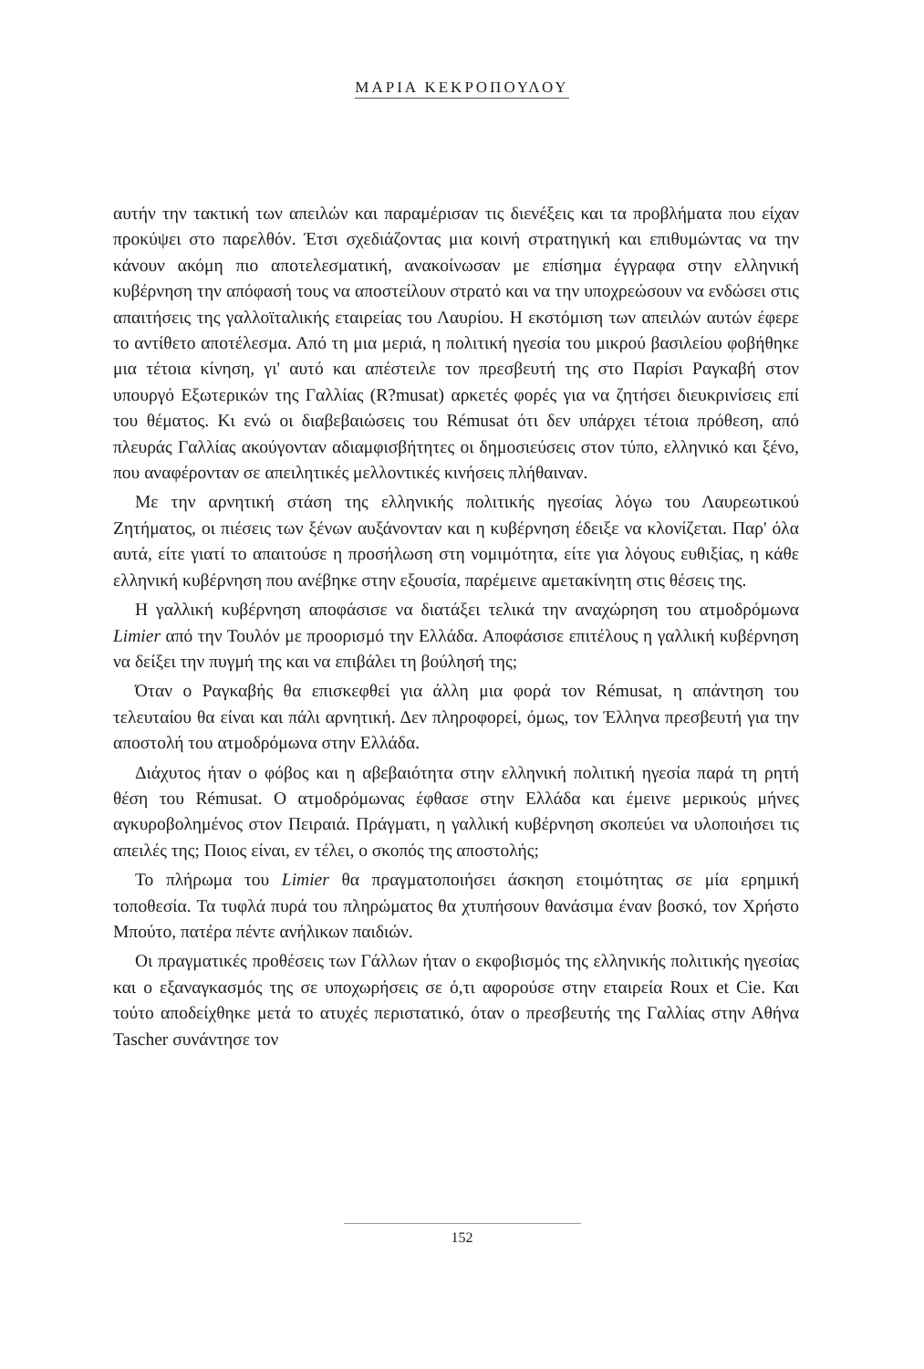ΜΑΡΙΑ ΚΕΚΡΟΠΟΥΛΟΥ
αυτήν την τακτική των απειλών και παραμέρισαν τις διενέξεις και τα προβλήματα που είχαν προκύψει στο παρελθόν. Έτσι σχεδιάζοντας μια κοινή στρατηγική και επιθυμώντας να την κάνουν ακόμη πιο αποτελεσματική, ανακοίνωσαν με επίσημα έγγραφα στην ελληνική κυβέρνηση την απόφασή τους να αποστείλουν στρατό και να την υποχρεώσουν να ενδώσει στις απαιτήσεις της γαλλοϊταλικής εταιρείας του Λαυρίου. Η εκστόμιση των απειλών αυτών έφερε το αντίθετο αποτέλεσμα. Από τη μια μεριά, η πολιτική ηγεσία του μικρού βασιλείου φοβήθηκε μια τέτοια κίνηση, γι' αυτό και απέστειλε τον πρεσβευτή της στο Παρίσι Ραγκαβή στον υπουργό Εξωτερικών της Γαλλίας (R?musat) αρκετές φορές για να ζητήσει διευκρινίσεις επί του θέματος. Κι ενώ οι διαβεβαιώσεις του Rémusat ότι δεν υπάρχει τέτοια πρόθεση, από πλευράς Γαλλίας ακούγονταν αδιαμφισβήτητες οι δημοσιεύσεις στον τύπο, ελληνικό και ξένο, που αναφέρονταν σε απειλητικές μελλοντικές κινήσεις πλήθαιναν.
Με την αρνητική στάση της ελληνικής πολιτικής ηγεσίας λόγω του Λαυρεωτικού Ζητήματος, οι πιέσεις των ξένων αυξάνονταν και η κυβέρνηση έδειξε να κλονίζεται. Παρ' όλα αυτά, είτε γιατί το απαιτούσε η προσήλωση στη νομιμότητα, είτε για λόγους ευθιξίας, η κάθε ελληνική κυβέρνηση που ανέβηκε στην εξουσία, παρέμεινε αμετακίνητη στις θέσεις της.
Η γαλλική κυβέρνηση αποφάσισε να διατάξει τελικά την αναχώρηση του ατμοδρόμωνα Limier από την Τουλόν με προορισμό την Ελλάδα. Αποφάσισε επιτέλους η γαλλική κυβέρνηση να δείξει την πυγμή της και να επιβάλει τη βούλησή της;
Όταν ο Ραγκαβής θα επισκεφθεί για άλλη μια φορά τον Rémusat, η απάντηση του τελευταίου θα είναι και πάλι αρνητική. Δεν πληροφορεί, όμως, τον Έλληνα πρεσβευτή για την αποστολή του ατμοδρόμωνα στην Ελλάδα.
Διάχυτος ήταν ο φόβος και η αβεβαιότητα στην ελληνική πολιτική ηγεσία παρά τη ρητή θέση του Rémusat. Ο ατμοδρόμωνας έφθασε στην Ελλάδα και έμεινε μερικούς μήνες αγκυροβολημένος στον Πειραιά. Πράγματι, η γαλλική κυβέρνηση σκοπεύει να υλοποιήσει τις απειλές της; Ποιος είναι, εν τέλει, ο σκοπός της αποστολής;
Το πλήρωμα του Limier θα πραγματοποιήσει άσκηση ετοιμότητας σε μία ερημική τοποθεσία. Τα τυφλά πυρά του πληρώματος θα χτυπήσουν θανάσιμα έναν βοσκό, τον Χρήστο Μπούτο, πατέρα πέντε ανήλικων παιδιών.
Οι πραγματικές προθέσεις των Γάλλων ήταν ο εκφοβισμός της ελληνικής πολιτικής ηγεσίας και ο εξαναγκασμός της σε υποχωρήσεις σε ό,τι αφορούσε στην εταιρεία Roux et Cie. Και τούτο αποδείχθηκε μετά το ατυχές περιστατικό, όταν ο πρεσβευτής της Γαλλίας στην Αθήνα Tascher συνάντησε τον
152